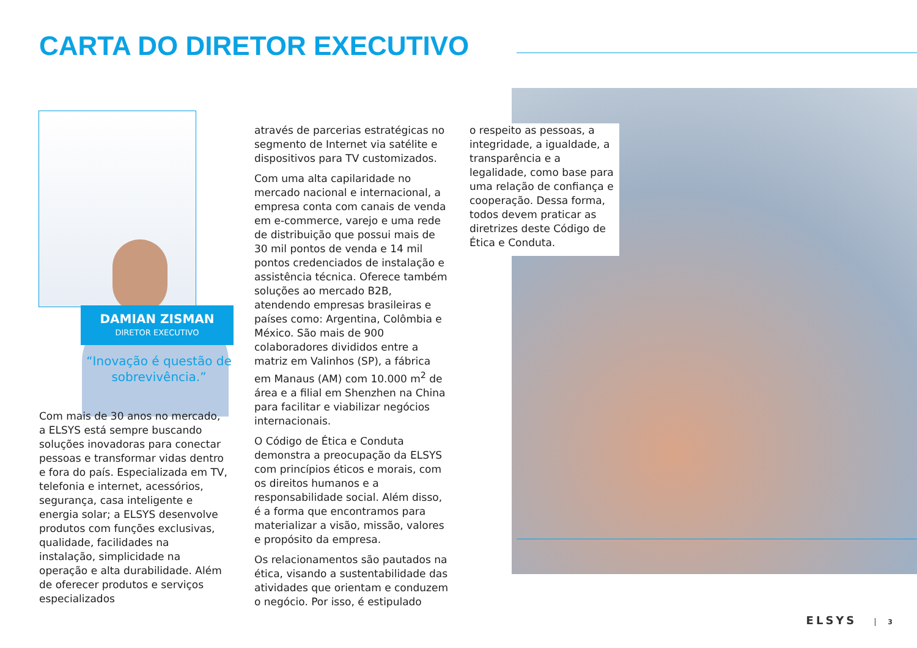CARTA DO DIRETOR EXECUTIVO
DAMIAN ZISMAN
DIRETOR EXECUTIVO
“Inovação é questão de sobrevivência.”
Com mais de 30 anos no mercado, a ELSYS está sempre buscando soluções inovadoras para conectar pessoas e transformar vidas dentro e fora do país. Especializada em TV, telefonia e internet, acessórios, segurança, casa inteligente e energia solar; a ELSYS desenvolve produtos com funções exclusivas, qualidade, facilidades na instalação, simplicidade na operação e alta durabilidade. Além de oferecer produtos e serviços especializados
através de parcerias estratégicas no segmento de Internet via satélite e dispositivos para TV customizados.
Com uma alta capilaridade no mercado nacional e internacional, a empresa conta com canais de venda em e-commerce, varejo e uma rede de distribuição que possui mais de 30 mil pontos de venda e 14 mil pontos credenciados de instalação e assistência técnica. Oferece também soluções ao mercado B2B, atendendo empresas brasileiras e países como: Argentina, Colômbia e México. São mais de 900 colaboradores divididos entre a matriz em Valinhos (SP), a fábrica em Manaus (AM) com 10.000 m<sup>2</sup> de área e a filial em Shenzhen na China para facilitar e viabilizar negócios internacionais.
O Código de Ética e Conduta demonstra a preocupação da ELSYS com princípios éticos e morais, com os direitos humanos e a responsabilidade social. Além disso, é a forma que encontramos para materializar a visão, missão, valores e propósito da empresa.
Os relacionamentos são pautados na ética, visando a sustentabilidade das atividades que orientam e conduzem o negócio. Por isso, é estipulado
o respeito as pessoas, a integridade, a igualdade, a transparência e a legalidade, como base para uma relação de confiança e cooperação. Dessa forma, todos devem praticar as diretrizes deste Código de Ética e Conduta.
ELSYS 3